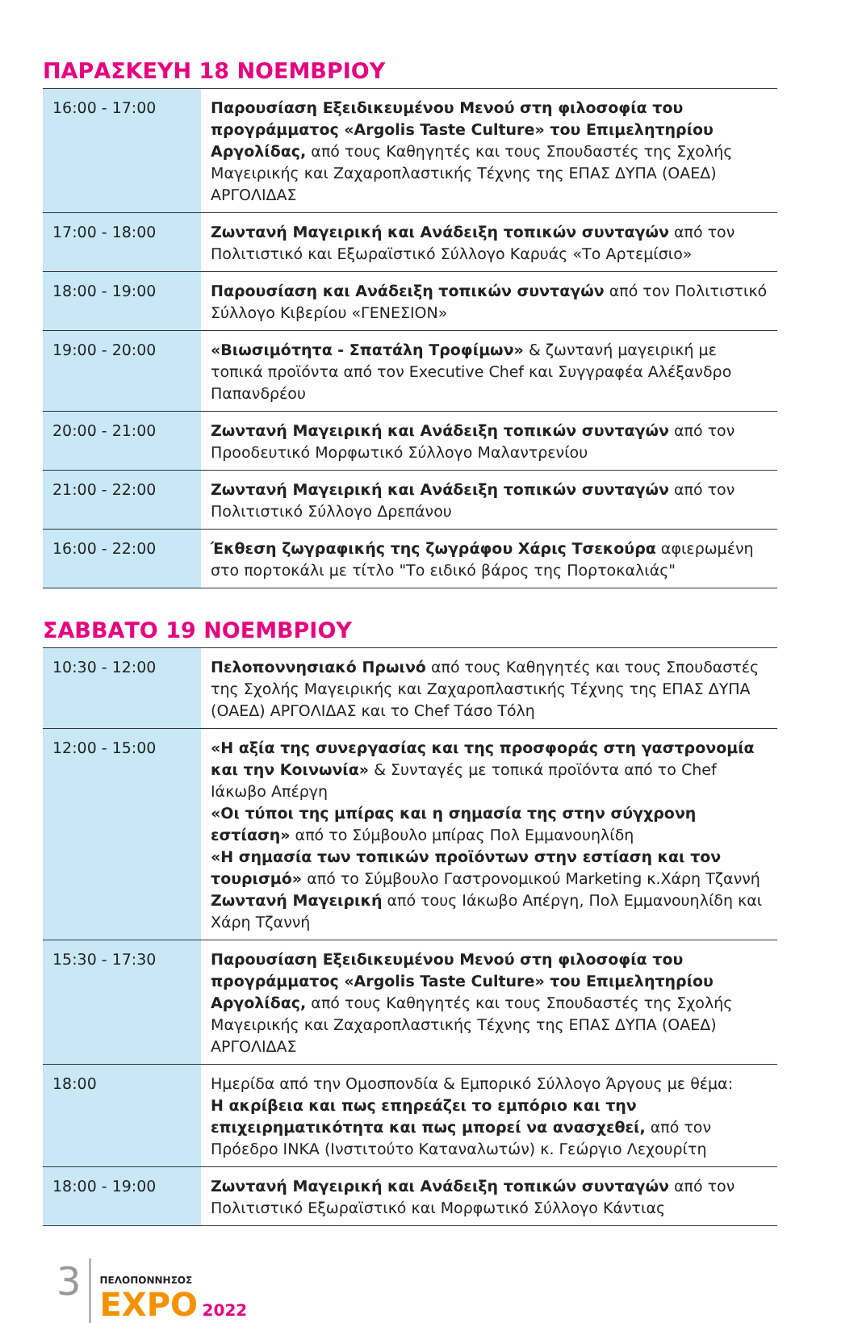ΠΑΡΑΣΚΕΥΗ 18 ΝΟΕΜΒΡΙΟΥ
| 16:00 - 17:00 | Παρουσίαση Εξειδικευμένου Μενού στη φιλοσοφία του προγράμματος «Argolis Taste Culture» του Επιμελητηρίου Αργολίδας, από τους Καθηγητές και τους Σπουδαστές της Σχολής Μαγειρικής και Ζαχαροπλαστικής Τέχνης της ΕΠΑΣ ΔΥΠΑ (ΟΑΕΔ) ΑΡΓΟΛΙΔΑΣ |
| 17:00 - 18:00 | Ζωντανή Μαγειρική και Ανάδειξη τοπικών συνταγών από τον Πολιτιστικό και Εξωραϊστικό Σύλλογο Καρυάς «Το Αρτεμίσιο» |
| 18:00 - 19:00 | Παρουσίαση και Ανάδειξη τοπικών συνταγών από τον Πολιτιστικό Σύλλογο Κιβερίου «ΓΕΝΕΣΙΟΝ» |
| 19:00 - 20:00 | «Βιωσιμότητα - Σπατάλη Τροφίμων» & ζωντανή μαγειρική με τοπικά προϊόντα από τον Executive Chef και Συγγραφέα Αλέξανδρο Παπανδρέου |
| 20:00 - 21:00 | Ζωντανή Μαγειρική και Ανάδειξη τοπικών συνταγών από τον Προοδευτικό Μορφωτικό Σύλλογο Μαλαντρενίου |
| 21:00 - 22:00 | Ζωντανή Μαγειρική και Ανάδειξη τοπικών συνταγών από τον Πολιτιστικό Σύλλογο Δρεπάνου |
| 16:00 - 22:00 | Έκθεση ζωγραφικής της ζωγράφου Χάρις Τσεκούρα αφιερωμένη στο πορτοκάλι με τίτλο "Το ειδικό βάρος της Πορτοκαλιάς" |
ΣΑΒΒΑΤΟ 19 ΝΟΕΜΒΡΙΟΥ
| 10:30 - 12:00 | Πελοποννησιακό Πρωινό από τους Καθηγητές και τους Σπουδαστές της Σχολής Μαγειρικής και Ζαχαροπλαστικής Τέχνης της ΕΠΑΣ ΔΥΠΑ (ΟΑΕΔ) ΑΡΓΟΛΙΔΑΣ και το Chef Τάσο Τόλη |
| 12:00 - 15:00 | «Η αξία της συνεργασίας και της προσφοράς στη γαστρονομία και την Κοινωνία» & Συνταγές με τοπικά προϊόντα από το Chef Ιάκωβο Απέργη «Οι τύποι της μπίρας και η σημασία της στην σύγχρονη εστίαση» από το Σύμβουλο μπίρας Πολ Εμμανουηλίδη «Η σημασία των τοπικών προϊόντων στην εστίαση και τον τουρισμό» από το Σύμβουλο Γαστρονομικού Marketing κ.Χάρη Τζαννή Ζωντανή Μαγειρική από τους Ιάκωβο Απέργη, Πολ Εμμανουηλίδη και Χάρη Τζαννή |
| 15:30 - 17:30 | Παρουσίαση Εξειδικευμένου Μενού στη φιλοσοφία του προγράμματος «Argolis Taste Culture» του Επιμελητηρίου Αργολίδας, από τους Καθηγητές και τους Σπουδαστές της Σχολής Μαγειρικής και Ζαχαροπλαστικής Τέχνης της ΕΠΑΣ ΔΥΠΑ (ΟΑΕΔ) ΑΡΓΟΛΙΔΑΣ |
| 18:00 | Ημερίδα από την Ομοσπονδία & Εμπορικό Σύλλογο Άργους με θέμα: Η ακρίβεια και πως επηρεάζει το εμπόριο και την επιχειρηματικότητα και πως μπορεί να ανασχεθεί, από τον Πρόεδρο ΙΝΚΑ (Ινστιτούτο Καταναλωτών) κ. Γεώργιο Λεχουρίτη |
| 18:00 - 19:00 | Ζωντανή Μαγειρική και Ανάδειξη τοπικών συνταγών από τον Πολιτιστικό Εξωραϊστικό και Μορφωτικό Σύλλογο Κάντιας |
3
ΠΕΛΟΠΟΝΝΗΣΟΣ
EXPO 2022